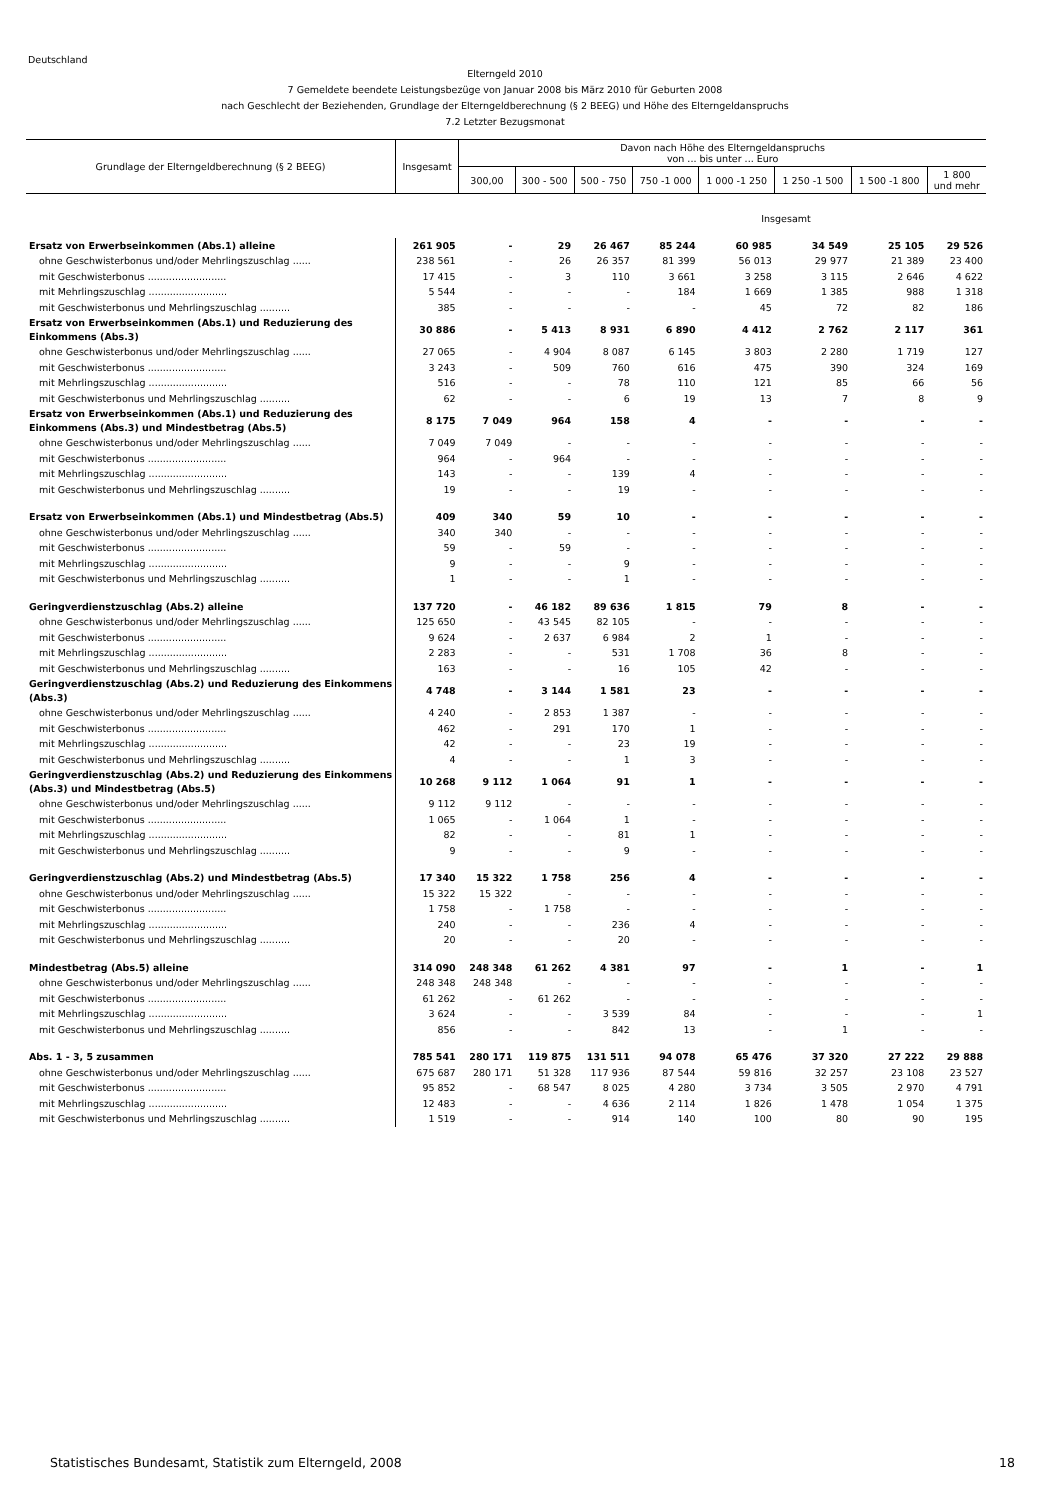Deutschland
Elterngeld 2010
7 Gemeldete beendete Leistungsbezüge von Januar 2008 bis März 2010 für Geburten 2008
nach Geschlecht der Beziehenden, Grundlage der Elterngeldberechnung (§ 2 BEEG) und Höhe des Elterngeldanspruchs
7.2 Letzter Bezugsmonat
| Grundlage der Elterngeldberechnung (§ 2 BEEG) | Insgesamt | Davon nach Höhe des Elterngeldanspruchs von ... bis unter ... Euro | | | | | | | |
| --- | --- | --- | --- | --- | --- | --- | --- | --- | --- |
| | | 300,00 | 300 - 500 | 500 - 750 | 750 -1 000 | 1 000 -1 250 | 1 250 -1 500 | 1 500 -1 800 | 1 800 und mehr |
| Insgesamt | | | | | | | | | |
| Ersatz von Erwerbseinkommen (Abs.1) alleine | 261 905 | - | 29 | 26 467 | 85 244 | 60 985 | 34 549 | 25 105 | 29 526 |
| ohne Geschwisterbonus und/oder Mehrlingszuschlag ...... | 238 561 | - | 26 | 26 357 | 81 399 | 56 013 | 29 977 | 21 389 | 23 400 |
| mit Geschwisterbonus .......................... | 17 415 | - | 3 | 110 | 3 661 | 3 258 | 3 115 | 2 646 | 4 622 |
| mit Mehrlingszuschlag .......................... | 5 544 | - | - | - | 184 | 1 669 | 1 385 | 988 | 1 318 |
| mit Geschwisterbonus und Mehrlingszuschlag .......... | 385 | - | - | - | - | 45 | 72 | 82 | 186 |
| Ersatz von Erwerbseinkommen (Abs.1) und Reduzierung des Einkommens (Abs.3) | 30 886 | - | 5 413 | 8 931 | 6 890 | 4 412 | 2 762 | 2 117 | 361 |
| ohne Geschwisterbonus und/oder Mehrlingszuschlag ...... | 27 065 | - | 4 904 | 8 087 | 6 145 | 3 803 | 2 280 | 1 719 | 127 |
| mit Geschwisterbonus .......................... | 3 243 | - | 509 | 760 | 616 | 475 | 390 | 324 | 169 |
| mit Mehrlingszuschlag .......................... | 516 | - | - | 78 | 110 | 121 | 85 | 66 | 56 |
| mit Geschwisterbonus und Mehrlingszuschlag .......... | 62 | - | - | 6 | 19 | 13 | 7 | 8 | 9 |
| Ersatz von Erwerbseinkommen (Abs.1) und Reduzierung des Einkommens (Abs.3) und Mindestbetrag (Abs.5) | 8 175 | 7 049 | 964 | 158 | 4 | - | - | - | - |
| ohne Geschwisterbonus und/oder Mehrlingszuschlag ...... | 7 049 | 7 049 | - | - | - | - | - | - | - |
| mit Geschwisterbonus .......................... | 964 | - | 964 | - | - | - | - | - | - |
| mit Mehrlingszuschlag .......................... | 143 | - | - | 139 | 4 | - | - | - | - |
| mit Geschwisterbonus und Mehrlingszuschlag .......... | 19 | - | - | 19 | - | - | - | - | - |
| Ersatz von Erwerbseinkommen (Abs.1) und Mindestbetrag (Abs.5) | 409 | 340 | 59 | 10 | - | - | - | - | - |
| ohne Geschwisterbonus und/oder Mehrlingszuschlag ...... | 340 | 340 | - | - | - | - | - | - | - |
| mit Geschwisterbonus .......................... | 59 | - | 59 | - | - | - | - | - | - |
| mit Mehrlingszuschlag .......................... | 9 | - | - | 9 | - | - | - | - | - |
| mit Geschwisterbonus und Mehrlingszuschlag .......... | 1 | - | - | 1 | - | - | - | - | - |
| Geringverdienstzuschlag (Abs.2) alleine | 137 720 | - | 46 182 | 89 636 | 1 815 | 79 | 8 | - | - |
| ohne Geschwisterbonus und/oder Mehrlingszuschlag ...... | 125 650 | - | 43 545 | 82 105 | - | - | - | - | - |
| mit Geschwisterbonus .......................... | 9 624 | - | 2 637 | 6 984 | 2 | 1 | - | - | - |
| mit Mehrlingszuschlag .......................... | 2 283 | - | - | 531 | 1 708 | 36 | 8 | - | - |
| mit Geschwisterbonus und Mehrlingszuschlag .......... | 163 | - | - | 16 | 105 | 42 | - | - | - |
| Geringverdienstzuschlag (Abs.2) und Reduzierung des Einkommens (Abs.3) | 4 748 | - | 3 144 | 1 581 | 23 | - | - | - | - |
| ohne Geschwisterbonus und/oder Mehrlingszuschlag ...... | 4 240 | - | 2 853 | 1 387 | - | - | - | - | - |
| mit Geschwisterbonus .......................... | 462 | - | 291 | 170 | 1 | - | - | - | - |
| mit Mehrlingszuschlag .......................... | 42 | - | - | 23 | 19 | - | - | - | - |
| mit Geschwisterbonus und Mehrlingszuschlag .......... | 4 | - | - | 1 | 3 | - | - | - | - |
| Geringverdienstzuschlag (Abs.2) und Reduzierung des Einkommens (Abs.3) und Mindestbetrag (Abs.5) | 10 268 | 9 112 | 1 064 | 91 | 1 | - | - | - | - |
| ohne Geschwisterbonus und/oder Mehrlingszuschlag ...... | 9 112 | 9 112 | - | - | - | - | - | - | - |
| mit Geschwisterbonus .......................... | 1 065 | - | 1 064 | 1 | - | - | - | - | - |
| mit Mehrlingszuschlag .......................... | 82 | - | - | 81 | 1 | - | - | - | - |
| mit Geschwisterbonus und Mehrlingszuschlag .......... | 9 | - | - | 9 | - | - | - | - | - |
| Geringverdienstzuschlag (Abs.2) und Mindestbetrag (Abs.5) | 17 340 | 15 322 | 1 758 | 256 | 4 | - | - | - | - |
| ohne Geschwisterbonus und/oder Mehrlingszuschlag ...... | 15 322 | 15 322 | - | - | - | - | - | - | - |
| mit Geschwisterbonus .......................... | 1 758 | - | 1 758 | - | - | - | - | - | - |
| mit Mehrlingszuschlag .......................... | 240 | - | - | 236 | 4 | - | - | - | - |
| mit Geschwisterbonus und Mehrlingszuschlag .......... | 20 | - | - | 20 | - | - | - | - | - |
| Mindestbetrag (Abs.5) alleine | 314 090 | 248 348 | 61 262 | 4 381 | 97 | - | 1 | - | 1 |
| ohne Geschwisterbonus und/oder Mehrlingszuschlag ...... | 248 348 | 248 348 | - | - | - | - | - | - | - |
| mit Geschwisterbonus .......................... | 61 262 | - | 61 262 | - | - | - | - | - | - |
| mit Mehrlingszuschlag .......................... | 3 624 | - | - | 3 539 | 84 | - | - | - | 1 |
| mit Geschwisterbonus und Mehrlingszuschlag .......... | 856 | - | - | 842 | 13 | - | 1 | - | - |
| Abs. 1 - 3, 5 zusammen | 785 541 | 280 171 | 119 875 | 131 511 | 94 078 | 65 476 | 37 320 | 27 222 | 29 888 |
| ohne Geschwisterbonus und/oder Mehrlingszuschlag ...... | 675 687 | 280 171 | 51 328 | 117 936 | 87 544 | 59 816 | 32 257 | 23 108 | 23 527 |
| mit Geschwisterbonus .......................... | 95 852 | - | 68 547 | 8 025 | 4 280 | 3 734 | 3 505 | 2 970 | 4 791 |
| mit Mehrlingszuschlag .......................... | 12 483 | - | - | 4 636 | 2 114 | 1 826 | 1 478 | 1 054 | 1 375 |
| mit Geschwisterbonus und Mehrlingszuschlag .......... | 1 519 | - | - | 914 | 140 | 100 | 80 | 90 | 195 |
Statistisches Bundesamt, Statistik zum Elterngeld, 2008 18